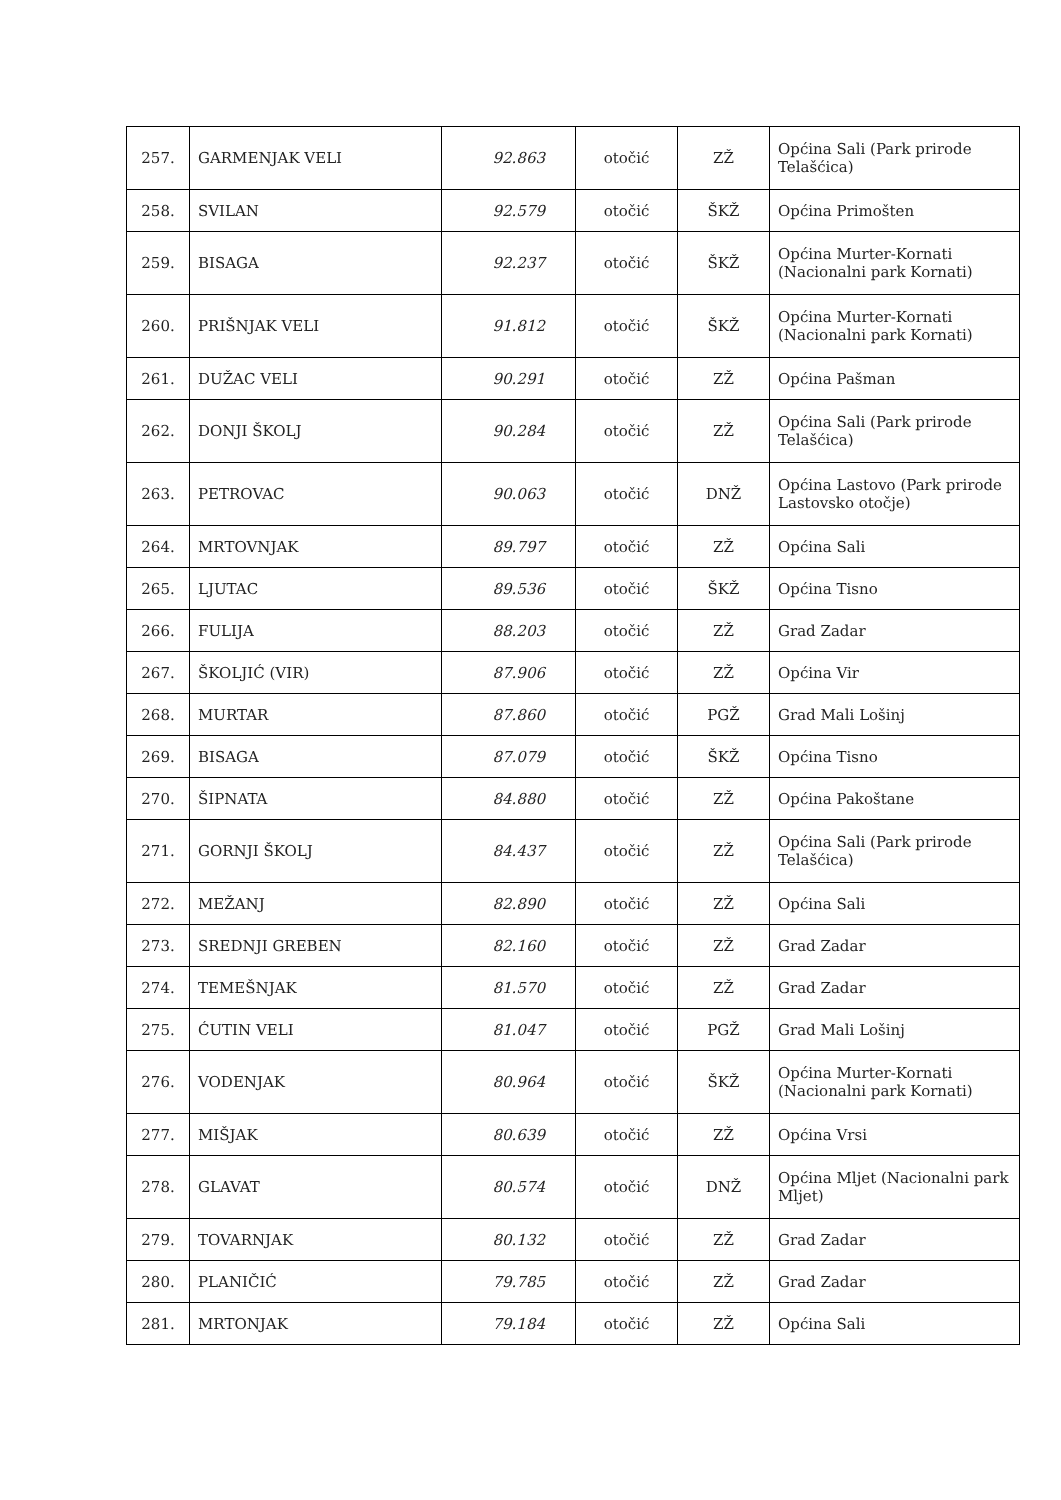| 257. | GARMENJAK VELI | 92.863 | otočić | ZŽ | Općina Sali (Park prirode Telašćica) |
| 258. | SVILAN | 92.579 | otočić | ŠKŽ | Općina Primošten |
| 259. | BISAGA | 92.237 | otočić | ŠKŽ | Općina Murter-Kornati (Nacionalni park Kornati) |
| 260. | PRIŠNJAK VELI | 91.812 | otočić | ŠKŽ | Općina Murter-Kornati (Nacionalni park Kornati) |
| 261. | DUŽAC VELI | 90.291 | otočić | ZŽ | Općina Pašman |
| 262. | DONJI ŠKOLJ | 90.284 | otočić | ZŽ | Općina Sali (Park prirode Telašćica) |
| 263. | PETROVAC | 90.063 | otočić | DNŽ | Općina Lastovo (Park prirode Lastovsko otočje) |
| 264. | MRTOVNJAK | 89.797 | otočić | ZŽ | Općina Sali |
| 265. | LJUTAC | 89.536 | otočić | ŠKŽ | Općina Tisno |
| 266. | FULIJA | 88.203 | otočić | ZŽ | Grad Zadar |
| 267. | ŠKOLJIĆ (VIR) | 87.906 | otočić | ZŽ | Općina Vir |
| 268. | MURTAR | 87.860 | otočić | PGŽ | Grad Mali Lošinj |
| 269. | BISAGA | 87.079 | otočić | ŠKŽ | Općina Tisno |
| 270. | ŠIPNATA | 84.880 | otočić | ZŽ | Općina Pakoštane |
| 271. | GORNJI ŠKOLJ | 84.437 | otočić | ZŽ | Općina Sali (Park prirode Telašćica) |
| 272. | MEŽANJ | 82.890 | otočić | ZŽ | Općina Sali |
| 273. | SREDNJI GREBEN | 82.160 | otočić | ZŽ | Grad Zadar |
| 274. | TEMEŠNJAK | 81.570 | otočić | ZŽ | Grad Zadar |
| 275. | ĆUTIN VELI | 81.047 | otočić | PGŽ | Grad Mali Lošinj |
| 276. | VODENJAK | 80.964 | otočić | ŠKŽ | Općina Murter-Kornati (Nacionalni park Kornati) |
| 277. | MIŠJAK | 80.639 | otočić | ZŽ | Općina Vrsi |
| 278. | GLAVAT | 80.574 | otočić | DNŽ | Općina Mljet (Nacionalni park Mljet) |
| 279. | TOVARNJAK | 80.132 | otočić | ZŽ | Grad Zadar |
| 280. | PLANIČIĆ | 79.785 | otočić | ZŽ | Grad Zadar |
| 281. | MRTONJAK | 79.184 | otočić | ZŽ | Općina Sali |